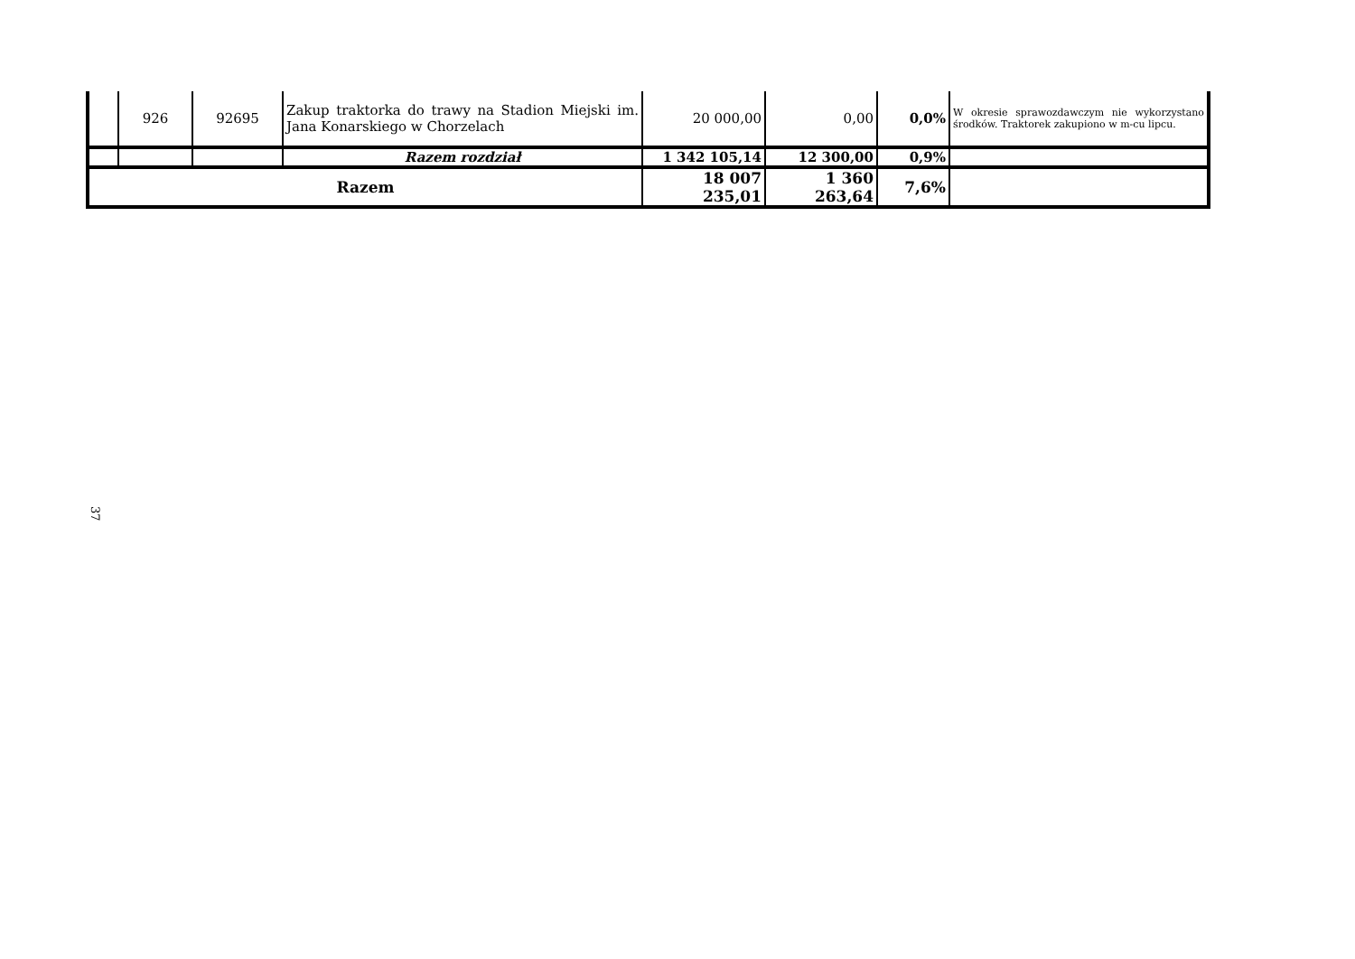| | 926 | 92695 | Zakup traktorka do trawy na Stadion Miejski im. Jana Konarskiego w Chorzelach | 20 000,00 | 0,00 | 0,0% | W okresie sprawozdawczym nie wykorzystano środków. Traktorek zakupiono w m-cu lipcu. |
| | | | Razem rozdział | 1 342 105,14 | 12 300,00 | 0,9% | |
| Razem | | | | 18 007 235,01 | 1 360 263,64 | 7,6% | |
37